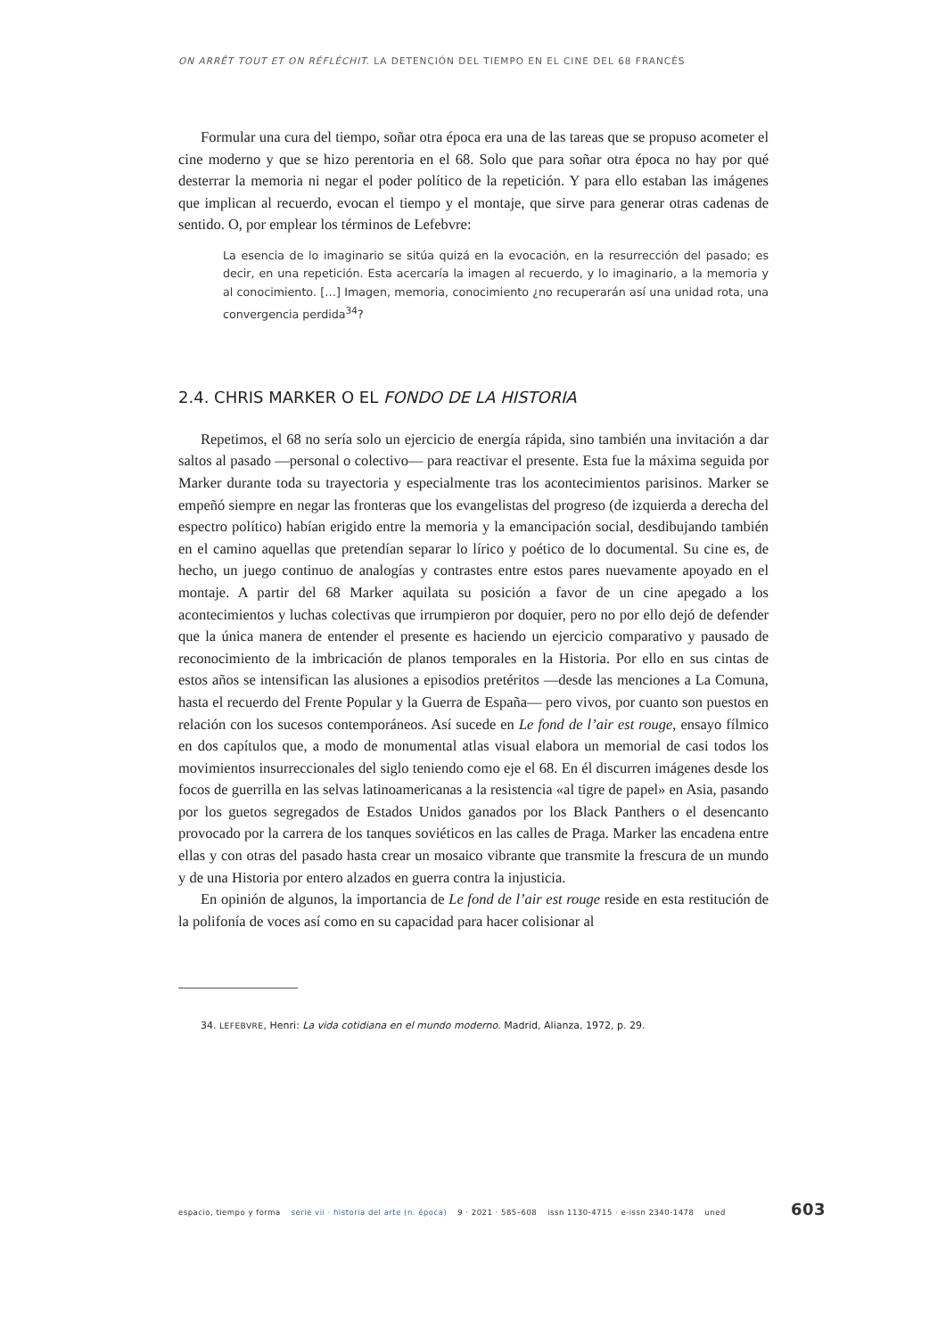ON ARRÊT TOUT ET ON RÉFLÉCHIT. LA DETENCIÓN DEL TIEMPO EN EL CINE DEL 68 FRANCÉS
Formular una cura del tiempo, soñar otra época era una de las tareas que se propuso acometer el cine moderno y que se hizo perentoria en el 68. Solo que para soñar otra época no hay por qué desterrar la memoria ni negar el poder político de la repetición. Y para ello estaban las imágenes que implican al recuerdo, evocan el tiempo y el montaje, que sirve para generar otras cadenas de sentido. O, por emplear los términos de Lefebvre:
La esencia de lo imaginario se sitúa quizá en la evocación, en la resurrección del pasado; es decir, en una repetición. Esta acercaría la imagen al recuerdo, y lo imaginario, a la memoria y al conocimiento. […] Imagen, memoria, conocimiento ¿no recuperarán así una unidad rota, una convergencia perdida<sup>34</sup>?
2.4. CHRIS MARKER O EL FONDO DE LA HISTORIA
Repetimos, el 68 no sería solo un ejercicio de energía rápida, sino también una invitación a dar saltos al pasado —personal o colectivo— para reactivar el presente. Esta fue la máxima seguida por Marker durante toda su trayectoria y especialmente tras los acontecimientos parisinos. Marker se empeñó siempre en negar las fronteras que los evangelistas del progreso (de izquierda a derecha del espectro político) habían erigido entre la memoria y la emancipación social, desdibujando también en el camino aquellas que pretendían separar lo lírico y poético de lo documental. Su cine es, de hecho, un juego continuo de analogías y contrastes entre estos pares nuevamente apoyado en el montaje. A partir del 68 Marker aquilata su posición a favor de un cine apegado a los acontecimientos y luchas colectivas que irrumpieron por doquier, pero no por ello dejó de defender que la única manera de entender el presente es haciendo un ejercicio comparativo y pausado de reconocimiento de la imbricación de planos temporales en la Historia. Por ello en sus cintas de estos años se intensifican las alusiones a episodios pretéritos —desde las menciones a La Comuna, hasta el recuerdo del Frente Popular y la Guerra de España— pero vivos, por cuanto son puestos en relación con los sucesos contemporáneos. Así sucede en Le fond de l’air est rouge, ensayo fílmico en dos capítulos que, a modo de monumental atlas visual elabora un memorial de casi todos los movimientos insurreccionales del siglo teniendo como eje el 68. En él discurren imágenes desde los focos de guerrilla en las selvas latinoamericanas a la resistencia «al tigre de papel» en Asia, pasando por los guetos segregados de Estados Unidos ganados por los Black Panthers o el desencanto provocado por la carrera de los tanques soviéticos en las calles de Praga. Marker las encadena entre ellas y con otras del pasado hasta crear un mosaico vibrante que transmite la frescura de un mundo y de una Historia por entero alzados en guerra contra la injusticia.
En opinión de algunos, la importancia de Le fond de l’air est rouge reside en esta restitución de la polifonía de voces así como en su capacidad para hacer colisionar al
34. LEFEBVRE, Henri: La vida cotidiana en el mundo moderno. Madrid, Alianza, 1972, p. 29.
espacio, tiempo y forma serie vii · historia del arte (n. época) 9 · 2021 · 585–608 issn 1130-4715 · e-issn 2340-1478 uned 603